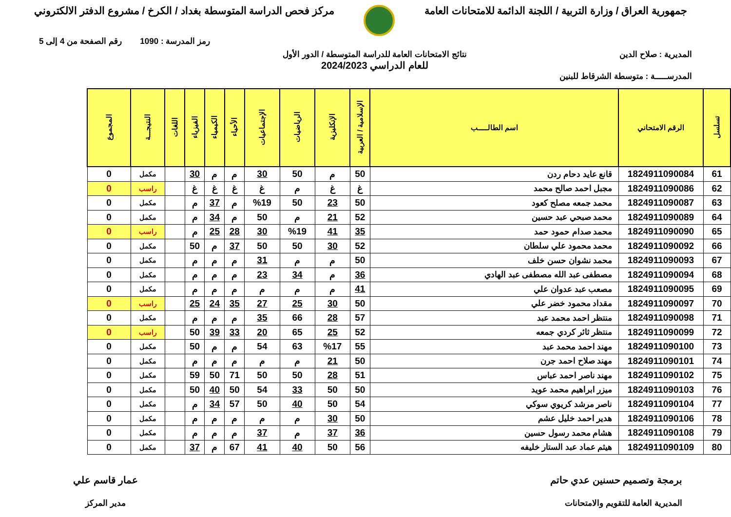جمهورية العراق / وزارة التربية / اللجنة الدائمة للامتحانات العامة
مركز فحص الدراسة المتوسطة بغداد / الكرخ / مشروع الدفتر الالكتروني
رمز المدرسة : 1090 رقم الصفحة من 4 إلى 5
المديرية : صلاح الدين نتائج الامتحانات العامة للدراسة المتوسطة / الدور الأول
للعام الدراسي 2024/2023
المدرســـــة : متوسطة الشرقاط للبنين
| تسلسل | الرقم الامتحاني | اسم الطالـــــب | الإسلامية / العربية | الإنكليزية | الرياضيات | الإجتماعيات | الأحياء | الكيمياء | الفيزياء | اللغات | النتيجـــة | المجموع |
| --- | --- | --- | --- | --- | --- | --- | --- | --- | --- | --- | --- | --- |
| 61 | 1824911090084 | قانع عايد دحام ردن | 50 | م | 50 | 30 | م | م | 30 | | مكمل | 0 |
| 62 | 1824911090086 | مجبل احمد صالح محمد | غ | غ | م | غ | غ | غ | غ | | راسب | 0 |
| 63 | 1824911090087 | محمد جمعه مصلح كعود | 50 | 23 | 50 | %19 | م | 37 | م | | مكمل | 0 |
| 64 | 1824911090089 | محمد صبحي عبد حسين | 52 | 21 | م | 50 | م | 34 | م | | مكمل | 0 |
| 65 | 1824911090090 | محمد صدام حمود حمد | 35 | 41 | %19 | 30 | 28 | 25 | م | | راسب | 0 |
| 66 | 1824911090092 | محمد محمود علي سلطان | 52 | 30 | 50 | 50 | 37 | م | 50 | | مكمل | 0 |
| 67 | 1824911090093 | محمد نشوان حسن خلف | 50 | م | م | 31 | م | م | م | | مكمل | 0 |
| 68 | 1824911090094 | مصطفى عبد الله مصطفى عبد الهادي | 36 | م | 34 | 23 | م | م | م | | مكمل | 0 |
| 69 | 1824911090095 | مصعب عبد عدوان علي | 41 | م | م | م | م | م | م | | مكمل | 0 |
| 70 | 1824911090097 | مقداد محمود خضر علي | 50 | 30 | 25 | 27 | 35 | 24 | 25 | | راسب | 0 |
| 71 | 1824911090098 | منتظر احمد محمد عبد | 57 | 28 | 66 | 35 | م | م | م | | مكمل | 0 |
| 72 | 1824911090099 | منتظر ثائر كردي جمعه | 52 | 25 | 65 | 20 | 33 | 39 | 50 | | راسب | 0 |
| 73 | 1824911090100 | مهند احمد محمد عبد | 55 | %17 | 63 | 54 | م | م | 50 | | مكمل | 0 |
| 74 | 1824911090101 | مهند صلاح احمد جرن | 50 | 21 | م | م | م | م | م | | مكمل | 0 |
| 75 | 1824911090102 | مهند ناصر احمد عباس | 51 | 28 | 50 | 50 | 71 | 50 | 59 | | مكمل | 0 |
| 76 | 1824911090103 | ميزر ابراهيم محمد عويد | 50 | 50 | 33 | 54 | 50 | 40 | 50 | | مكمل | 0 |
| 77 | 1824911090104 | ناصر مرشد كريوي سوكي | 54 | 50 | 40 | 50 | 57 | 34 | م | | مكمل | 0 |
| 78 | 1824911090106 | هدير احمد خليل عشم | 50 | 30 | م | م | م | م | م | | مكمل | 0 |
| 79 | 1824911090108 | هشام محمد رسول حسين | 36 | 37 | م | 37 | م | م | م | | مكمل | 0 |
| 80 | 1824911090109 | هيثم عماد عبد الستار خليفه | 56 | 50 | 40 | 41 | 67 | م | 37 | | مكمل | 0 |
برمجة وتصميم حسنين عدي حاتم
المديرية العامة للتقويم والامتحانات
عمار قاسم علي
مدير المركز